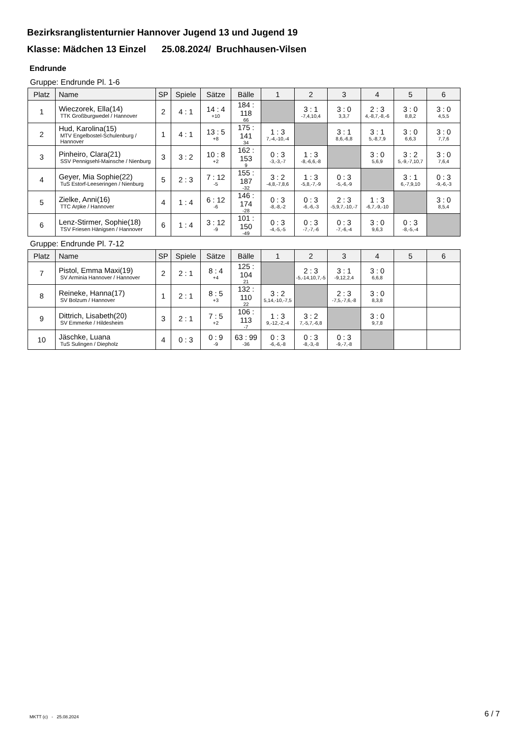Bezirksranglistenturnier Hannover Jugend 13 und Jugend 19
Klasse: Mädchen 13 Einzel 25.08.2024/ Bruchhausen-Vilsen
Endrunde
Gruppe: Endrunde Pl. 1-6
| Platz | Name | SP | Spiele | Sätze | Bälle | 1 | 2 | 3 | 4 | 5 | 6 |
| --- | --- | --- | --- | --- | --- | --- | --- | --- | --- | --- | --- |
| 1 | Wieczorek, Ella(14) TTK Großburgwedel / Hannover | 2 | 4 : 1 | 14 : 4 +10 | 184 : 118 66 | | 3 : 1 -7,4,10,4 | 3 : 0 3,3,7 | 2 : 3 4,-8,7,-8,-6 | 3 : 0 8,8,2 | 3 : 0 4,5,5 |
| 2 | Hud, Karolina(15) MTV Engelbostel-Schulenburg / Hannover | 1 | 4 : 1 | 13 : 5 +8 | 175 : 141 34 | 1 : 3 7,-4,-10,-4 | | 3 : 1 8,6,-6,8 | 3 : 1 5,-8,7,9 | 3 : 0 6,6,3 | 3 : 0 7,7,6 |
| 3 | Pinheiro, Clara(21) SSV Pennigsehl-Mainsche / Nienburg | 3 | 3 : 2 | 10 : 8 +2 | 162 : 153 9 | 0 : 3 -3,-3,-7 | 1 : 3 -8,-6,6,-8 | | 3 : 0 5,6,9 | 3 : 2 5,-9,-7,10,7 | 3 : 0 7,6,4 |
| 4 | Geyer, Mia Sophie(22) TuS Estorf-Leeseringen / Nienburg | 5 | 2 : 3 | 7 : 12 -5 | 155 : 187 -32 | 3 : 2 -4,8,-7,8,6 | 1 : 3 -5,8,-7,-9 | 0 : 3 -5,-6,-9 | | 3 : 1 6,-7,9,10 | 0 : 3 -9,-6,-3 |
| 5 | Zielke, Anni(16) TTC Arpke / Hannover | 4 | 1 : 4 | 6 : 12 -6 | 146 : 174 -28 | 0 : 3 -8,-8,-2 | 0 : 3 -6,-6,-3 | 2 : 3 -5,9,7,-10,-7 | 1 : 3 -6,7,-9,-10 | | 3 : 0 8,5,4 |
| 6 | Lenz-Stirmer, Sophie(18) TSV Friesen Hänigsen / Hannover | 6 | 1 : 4 | 3 : 12 -9 | 101 : 150 -49 | 0 : 3 -4,-5,-5 | 0 : 3 -7,-7,-6 | 0 : 3 -7,-6,-4 | 3 : 0 9,6,3 | 0 : 3 -8,-5,-4 | |
Gruppe: Endrunde Pl. 7-12
| Platz | Name | SP | Spiele | Sätze | Bälle | 1 | 2 | 3 | 4 | 5 | 6 |
| --- | --- | --- | --- | --- | --- | --- | --- | --- | --- | --- | --- |
| 7 | Pistol, Emma Maxi(19) SV Arminia Hannover / Hannover | 2 | 2 : 1 | 8 : 4 +4 | 125 : 104 21 | | 2 : 3 -5,-14,10,7,-5 | 3 : 1 -9,12,2,4 | 3 : 0 6,6,8 | | |
| 8 | Reineke, Hanna(17) SV Bolzum / Hannover | 1 | 2 : 1 | 8 : 5 +3 | 132 : 110 22 | 3 : 2 5,14,-10,-7,5 | | 2 : 3 -7,5,-7,6,-8 | 3 : 0 8,3,8 | | |
| 9 | Dittrich, Lisabeth(20) SV Emmerke / Hildesheim | 3 | 2 : 1 | 7 : 5 +2 | 106 : 113 -7 | 1 : 3 9,-12,-2,-4 | 3 : 2 7,-5,7,-6,8 | | 3 : 0 9,7,8 | | |
| 10 | Jäschke, Luana TuS Sulingen / Diepholz | 4 | 0 : 3 | 0 : 9 -9 | 63 : 99 -36 | 0 : 3 -6,-6,-8 | 0 : 3 -8,-3,-8 | 0 : 3 -9,-7,-8 | | | |
MKTT (c) - 25.08.2024 6 / 7